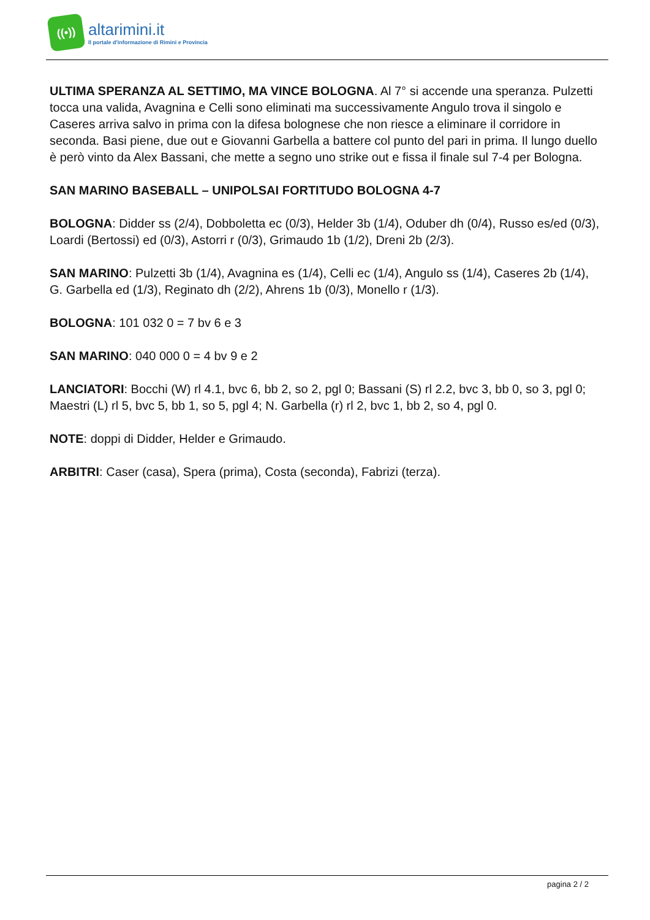((•))
altarimini.it
Il portale d'informazione di Rimini e Provincia
ULTIMA SPERANZA AL SETTIMO, MA VINCE BOLOGNA. Al 7° si accende una speranza. Pulzetti tocca una valida, Avagnina e Celli sono eliminati ma successivamente Angulo trova il singolo e Caseres arriva salvo in prima con la difesa bolognese che non riesce a eliminare il corridore in seconda. Basi piene, due out e Giovanni Garbella a battere col punto del pari in prima. Il lungo duello è però vinto da Alex Bassani, che mette a segno uno strike out e fissa il finale sul 7-4 per Bologna.
SAN MARINO BASEBALL – UNIPOLSAI FORTITUDO BOLOGNA 4-7
BOLOGNA: Didder ss (2/4), Dobboletta ec (0/3), Helder 3b (1/4), Oduber dh (0/4), Russo es/ed (0/3), Loardi (Bertossi) ed (0/3), Astorri r (0/3), Grimaudo 1b (1/2), Dreni 2b (2/3).
SAN MARINO: Pulzetti 3b (1/4), Avagnina es (1/4), Celli ec (1/4), Angulo ss (1/4), Caseres 2b (1/4), G. Garbella ed (1/3), Reginato dh (2/2), Ahrens 1b (0/3), Monello r (1/3).
BOLOGNA: 101 032 0 = 7 bv 6 e 3
SAN MARINO: 040 000 0 = 4 bv 9 e 2
LANCIATORI: Bocchi (W) rl 4.1, bvc 6, bb 2, so 2, pgl 0; Bassani (S) rl 2.2, bvc 3, bb 0, so 3, pgl 0; Maestri (L) rl 5, bvc 5, bb 1, so 5, pgl 4; N. Garbella (r) rl 2, bvc 1, bb 2, so 4, pgl 0.
NOTE: doppi di Didder, Helder e Grimaudo.
ARBITRI: Caser (casa), Spera (prima), Costa (seconda), Fabrizi (terza).
pagina 2 / 2